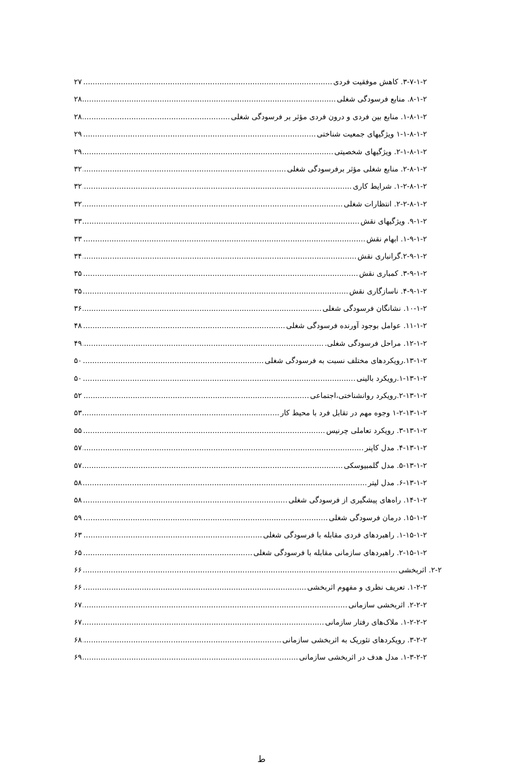۳-۷-۱-۲. کاهش موفقیت فردی ۲۷
۸-۱-۲. منابع فرسودگی شغلی ۲۸
۱-۸-۱-۲. منابع بین فردی و درون فردی مؤثر بر فرسودگی شغلی ۲۸
۱-۱-۸-۱-۲ ویژگیهای جمعیت شناختی ۲۹
۲-۱-۸-۱-۲. ویژگیهای شخصیتی ۲۹
۲-۸-۱-۲. منابع شغلی مؤثر برفرسودگی شغلی ۳۲
۱-۲-۸-۱-۲. شرایط کاری ۳۲
۲-۲-۸-۱-۲. انتظارات شغلی ۳۲
۹-۱-۲. ویژگیهای نقش ۳۳
۱-۹-۱-۲. ابهام نقش ۳۳
۲-۹-۱-۲.گرانباری نقش ۳۴
۳-۹-۱-۲. کمباری نقش ۳۵
۴-۹-۱-۲. ناسازگاری نقش ۳۵
۱۰-۱-۲. نشانگان فرسودگی شغلی ۳۶
۱۱-۱-۲. عوامل بوجود آورنده فرسودگی شغلی ۴۸
۱۲-۱-۲. مراحل فرسودگی شغلی. ۴۹
۱۳-۱-۲.رویکردهای مختلف نسبت به فرسودگی شغلی ۵۰
۱-۱۳-۱-۲.رویکرد بالینی ۵۰
۲-۱۳-۱-۲.رویکرد روانشناختی،اجتماعی ۵۲
۱-۲-۱۳-۱-۲ وجوه مهم در تقابل فرد با محیط کار ۵۳
۳-۱۳-۱-۲. رویکرد تعاملی چرنیس ۵۵
۴-۱۳-۱-۲. مدل کاپنر ۵۷
۵-۱۳-۱-۲. مدل گلمبیوسکی ۵۷
۶-۱۳-۱-۲. مدل لیتر ۵۸
۱۴-۱-۲. راه‌های پیشگیری از فرسودگی شغلی ۵۸
۱۵-۱-۲. درمان فرسودگی شغلی ۵۹
۱-۱۵-۱-۲. راهبردهای فردی مقابله با فرسودگی شغلی ۶۳
۲-۱۵-۱-۲. راهبردهای سازمانی مقابله با فرسودگی شغلی ۶۵
۲-۲. اثربخشی ۶۶
۱-۲-۲. تعریف نظری و مفهوم اثربخشی ۶۶
۲-۲-۲. اثربخشی سازمانی ۶۷
۱-۲-۲-۲. ملاک‌های رفتار سازمانی ۶۷
۳-۲-۲. رویکردهای تئوریک به اثربخشی سازمانی ۶۸
۱-۳-۲-۲. مدل هدف در اثربخشی سازمانی ۶۹
ط